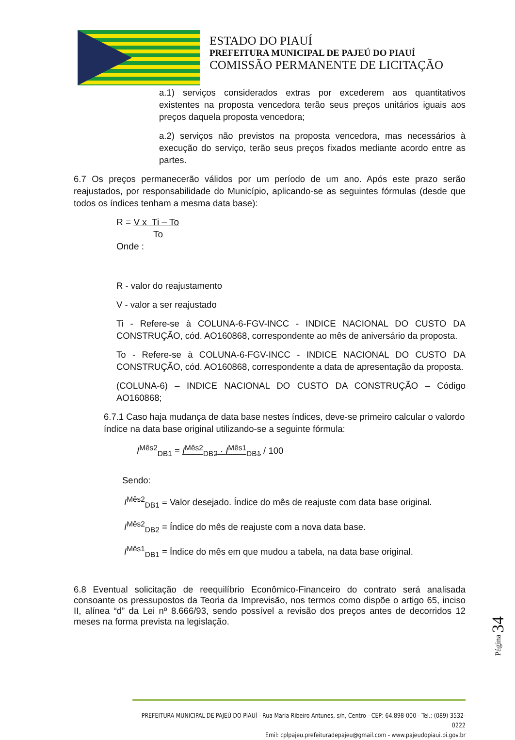ESTADO DO PIAUÍ
PREFEITURA MUNICIPAL DE PAJEÚ DO PIAUÍ
COMISSÃO PERMANENTE DE LICITAÇÃO
a.1) serviços considerados extras por excederem aos quantitativos existentes na proposta vencedora terão seus preços unitários iguais aos preços daquela proposta vencedora;
a.2) serviços não previstos na proposta vencedora, mas necessários à execução do serviço, terão seus preços fixados mediante acordo entre as partes.
6.7 Os preços permanecerão válidos por um período de um ano. Após este prazo serão reajustados, por responsabilidade do Município, aplicando-se as seguintes fórmulas (desde que todos os índices tenham a mesma data base):
R = V x Ti – To
To
Onde :
R - valor do reajustamento
V - valor a ser reajustado
Ti - Refere-se à COLUNA-6-FGV-INCC - INDICE NACIONAL DO CUSTO DA CONSTRUÇÃO, cód. AO160868, correspondente ao mês de aniversário da proposta.
To - Refere-se à COLUNA-6-FGV-INCC - INDICE NACIONAL DO CUSTO DA CONSTRUÇÃO, cód. AO160868, correspondente a data de apresentação da proposta.
(COLUNA-6) – INDICE NACIONAL DO CUSTO DA CONSTRUÇÃO – Código AO160868;
6.7.1 Caso haja mudança de data base nestes índices, deve-se primeiro calcular o valordo índice na data base original utilizando-se a seguinte fórmula:
I<sup>Mês2</sup><sub>DB1</sub> = I<sup>Mês2</sup><sub>DB2</sub> · I<sup>Mês1</sup><sub>DB1</sub> / 100
Sendo:
I<sup>Mês2</sup><sub>DB1</sub> = Valor desejado. Índice do mês de reajuste com data base original.
I<sup>Mês2</sup><sub>DB2</sub> = Índice do mês de reajuste com a nova data base.
I<sup>Mês1</sup><sub>DB1</sub> = Índice do mês em que mudou a tabela, na data base original.
6.8 Eventual solicitação de reequilíbrio Econômico-Financeiro do contrato será analisada consoante os pressupostos da Teoria da Imprevisão, nos termos como dispõe o artigo 65, inciso II, alínea “d” da Lei nº 8.666/93, sendo possível a revisão dos preços antes de decorridos 12 meses na forma prevista na legislação.
Página 34
PREFEITURA MUNICIPAL DE PAJEÚ DO PIAUÍ - Rua Maria Ribeiro Antunes, s/n, Centro - CEP: 64.898-000 - Tel.: (089) 3532-0222
Emil: cplpajeu.prefeituradepajeu@gmail.com - www.pajeudopiaui.pi.gov.br